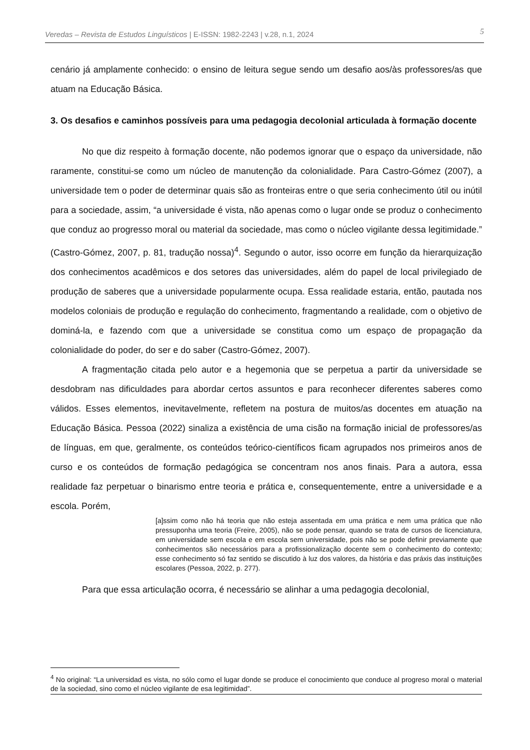Veredas – Revista de Estudos Linguísticos | E-ISSN: 1982-2243 | v.28, n.1, 2024 5
cenário já amplamente conhecido: o ensino de leitura segue sendo um desafio aos/às professores/as que atuam na Educação Básica.
3. Os desafios e caminhos possíveis para uma pedagogia decolonial articulada à formação docente
No que diz respeito à formação docente, não podemos ignorar que o espaço da universidade, não raramente, constitui-se como um núcleo de manutenção da colonialidade. Para Castro-Gómez (2007), a universidade tem o poder de determinar quais são as fronteiras entre o que seria conhecimento útil ou inútil para a sociedade, assim, “a universidade é vista, não apenas como o lugar onde se produz o conhecimento que conduz ao progresso moral ou material da sociedade, mas como o núcleo vigilante dessa legitimidade.” (Castro-Gómez, 2007, p. 81, tradução nossa)<sup>4</sup>. Segundo o autor, isso ocorre em função da hierarquização dos conhecimentos acadêmicos e dos setores das universidades, além do papel de local privilegiado de produção de saberes que a universidade popularmente ocupa. Essa realidade estaria, então, pautada nos modelos coloniais de produção e regulação do conhecimento, fragmentando a realidade, com o objetivo de dominá-la, e fazendo com que a universidade se constitua como um espaço de propagação da colonialidade do poder, do ser e do saber (Castro-Gómez, 2007).
A fragmentação citada pelo autor e a hegemonia que se perpetua a partir da universidade se desdobram nas dificuldades para abordar certos assuntos e para reconhecer diferentes saberes como válidos. Esses elementos, inevitavelmente, refletem na postura de muitos/as docentes em atuação na Educação Básica. Pessoa (2022) sinaliza a existência de uma cisão na formação inicial de professores/as de línguas, em que, geralmente, os conteúdos teórico-científicos ficam agrupados nos primeiros anos de curso e os conteúdos de formação pedagógica se concentram nos anos finais. Para a autora, essa realidade faz perpetuar o binarismo entre teoria e prática e, consequentemente, entre a universidade e a escola. Porém,
[a]ssim como não há teoria que não esteja assentada em uma prática e nem uma prática que não pressuponha uma teoria (Freire, 2005), não se pode pensar, quando se trata de cursos de licenciatura, em universidade sem escola e em escola sem universidade, pois não se pode definir previamente que conhecimentos são necessários para a profissionalização docente sem o conhecimento do contexto; esse conhecimento só faz sentido se discutido à luz dos valores, da história e das práxis das instituições escolares (Pessoa, 2022, p. 277).
Para que essa articulação ocorra, é necessário se alinhar a uma pedagogia decolonial,
<sup>4</sup> No original: “La universidad es vista, no sólo como el lugar donde se produce el conocimiento que conduce al progreso moral o material de la sociedad, sino como el núcleo vigilante de esa legitimidad”.